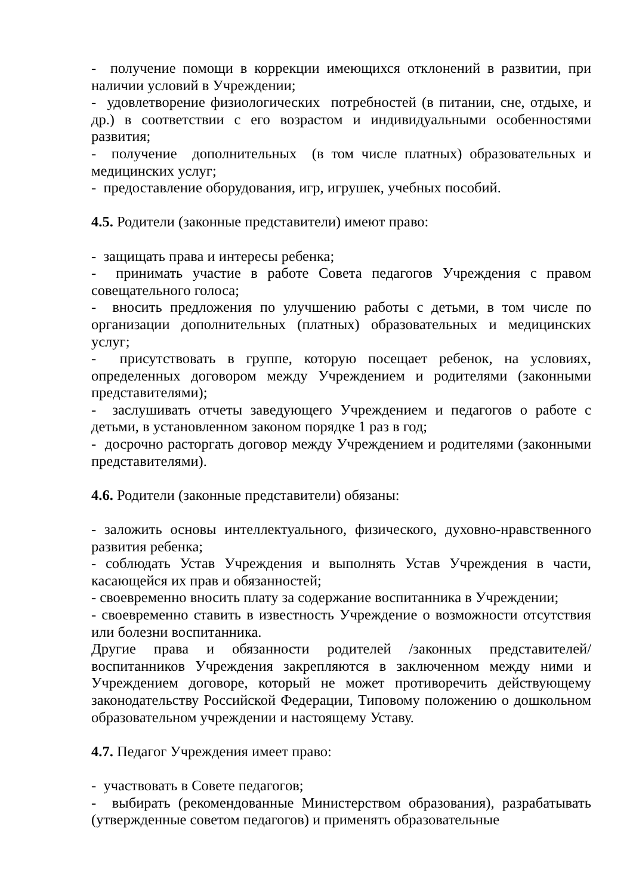- получение помощи в коррекции имеющихся отклонений в развитии, при наличии условий в Учреждении;
- удовлетворение физиологических потребностей (в питании, сне, отдыхе, и др.) в соответствии с его возрастом и индивидуальными особенностями развития;
- получение дополнительных (в том числе платных) образовательных и медицинских услуг;
- предоставление оборудования, игр, игрушек, учебных пособий.
4.5. Родители (законные представители) имеют право:
- защищать права и интересы ребенка;
- принимать участие в работе Совета педагогов Учреждения с правом совещательного голоса;
- вносить предложения по улучшению работы с детьми, в том числе по организации дополнительных (платных) образовательных и медицинских услуг;
- присутствовать в группе, которую посещает ребенок, на условиях, определенных договором между Учреждением и родителями (законными представителями);
- заслушивать отчеты заведующего Учреждением и педагогов о работе с детьми, в установленном законом порядке 1 раз в год;
- досрочно расторгать договор между Учреждением и родителями (законными представителями).
4.6. Родители (законные представители) обязаны:
- заложить основы интеллектуального, физического, духовно-нравственного развития ребенка;
- соблюдать Устав Учреждения и выполнять Устав Учреждения в части, касающейся их прав и обязанностей;
- своевременно вносить плату за содержание воспитанника в Учреждении;
- своевременно ставить в известность Учреждение о возможности отсутствия или болезни воспитанника.
Другие права и обязанности родителей /законных представителей/ воспитанников Учреждения закрепляются в заключенном между ними и Учреждением договоре, который не может противоречить действующему законодательству Российской Федерации, Типовому положению о дошкольном образовательном учреждении и настоящему Уставу.
4.7. Педагог Учреждения имеет право:
- участвовать в Совете педагогов;
- выбирать (рекомендованные Министерством образования), разрабатывать (утвержденные советом педагогов) и применять образовательные